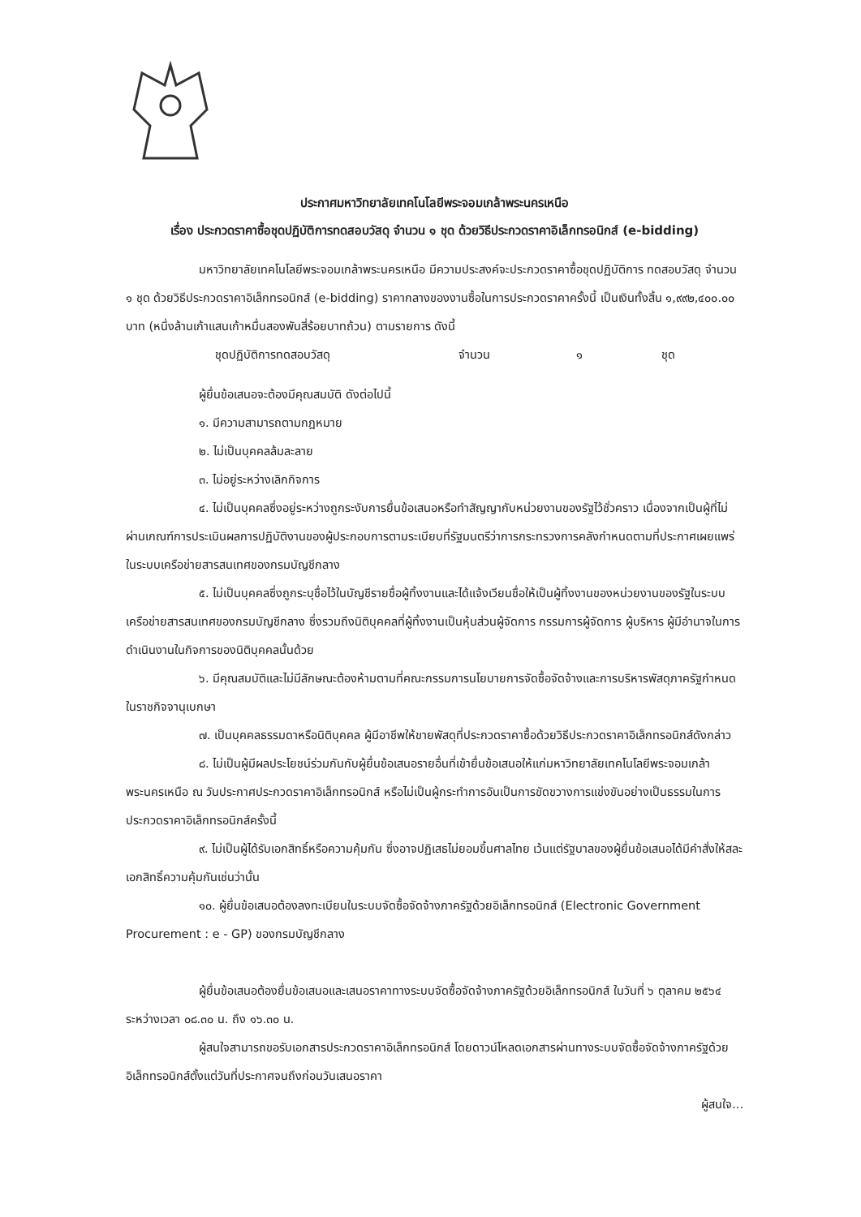ประกาศมหาวิทยาลัยเทคโนโลยีพระจอมเกล้าพระนครเหนือ
เรื่อง ประกวดราคาซื้อชุดปฏิบัติการทดสอบวัสดุ จำนวน ๑ ชุด ด้วยวิธีประกวดราคาอิเล็กทรอนิกส์ (e-bidding)
มหาวิทยาลัยเทคโนโลยีพระจอมเกล้าพระนครเหนือ มีความประสงค์จะประกวดราคาซื้อชุดปฏิบัติการ ทดสอบวัสดุ จำนวน ๑ ชุด ด้วยวิธีประกวดราคาอิเล็กทรอนิกส์ (e-bidding) ราคากลางของงานซื้อในการประกวดราคาครั้งนี้ เป็นเงินทั้งสิ้น ๑,๙๙๒,๔๐๐.๐๐ บาท (หนึ่งล้านเก้าแสนเก้าหมื่นสองพันสี่ร้อยบาทถ้วน) ตามรายการ ดังนี้
ชุดปฏิบัติการทดสอบวัสดุ จำนวน ๑ ชุด
ผู้ยื่นข้อเสนอจะต้องมีคุณสมบัติ ดังต่อไปนี้
๑. มีความสามารถตามกฎหมาย
๒. ไม่เป็นบุคคลล้มละลาย
๓. ไม่อยู่ระหว่างเลิกกิจการ
๔. ไม่เป็นบุคคลซึ่งอยู่ระหว่างถูกระงับการยื่นข้อเสนอหรือทำสัญญากับหน่วยงานของรัฐไว้ชั่วคราว เนื่องจากเป็นผู้ที่ไม่ผ่านเกณฑ์การประเมินผลการปฏิบัติงานของผู้ประกอบการตามระเบียบที่รัฐมนตรีว่าการกระทรวงการคลังกำหนดตามที่ประกาศเผยแพร่ในระบบเครือข่ายสารสนเทศของกรมบัญชีกลาง
๕. ไม่เป็นบุคคลซึ่งถูกระบุชื่อไว้ในบัญชีรายชื่อผู้ทิ้งงานและได้แจ้งเวียนชื่อให้เป็นผู้ทิ้งงานของหน่วยงานของรัฐในระบบเครือข่ายสารสนเทศของกรมบัญชีกลาง ซึ่งรวมถึงนิติบุคคลที่ผู้ทิ้งงานเป็นหุ้นส่วนผู้จัดการ กรรมการผู้จัดการ ผู้บริหาร ผู้มีอำนาจในการดำเนินงานในกิจการของนิติบุคคลนั้นด้วย
๖. มีคุณสมบัติและไม่มีลักษณะต้องห้ามตามที่คณะกรรมการนโยบายการจัดซื้อจัดจ้างและการบริหารพัสดุภาครัฐกำหนดในราชกิจจานุเบกษา
๗. เป็นบุคคลธรรมดาหรือนิติบุคคล ผู้มีอาชีพให้ขายพัสดุที่ประกวดราคาซื้อด้วยวิธีประกวดราคาอิเล็กทรอนิกส์ดังกล่าว
๘. ไม่เป็นผู้มีผลประโยชน์ร่วมกันกับผู้ยื่นข้อเสนอรายอื่นที่เข้ายื่นข้อเสนอให้แก่มหาวิทยาลัยเทคโนโลยีพระจอมเกล้าพระนครเหนือ ณ วันประกาศประกวดราคาอิเล็กทรอนิกส์ หรือไม่เป็นผู้กระทำการอันเป็นการขัดขวางการแข่งขันอย่างเป็นธรรมในการประกวดราคาอิเล็กทรอนิกส์ครั้งนี้
๙. ไม่เป็นผู้ได้รับเอกสิทธิ์หรือความคุ้มกัน ซึ่งอาจปฏิเสธไม่ยอมขึ้นศาลไทย เว้นแต่รัฐบาลของผู้ยื่นข้อเสนอได้มีคำสั่งให้สละเอกสิทธิ์ความคุ้มกันเช่นว่านั้น
๑๐. ผู้ยื่นข้อเสนอต้องลงทะเบียนในระบบจัดซื้อจัดจ้างภาครัฐด้วยอิเล็กทรอนิกส์ (Electronic Government Procurement : e - GP) ของกรมบัญชีกลาง
ผู้ยื่นข้อเสนอต้องยื่นข้อเสนอและเสนอราคาทางระบบจัดซื้อจัดจ้างภาครัฐด้วยอิเล็กทรอนิกส์ ในวันที่ ๖ ตุลาคม ๒๕๖๔ ระหว่างเวลา ๐๘.๓๐ น. ถึง ๑๖.๓๐ น.
ผู้สนใจสามารถขอรับเอกสารประกวดราคาอิเล็กทรอนิกส์ โดยดาวน์โหลดเอกสารผ่านทางระบบจัดซื้อจัดจ้างภาครัฐด้วยอิเล็กทรอนิกส์ตั้งแต่วันที่ประกาศจนถึงก่อนวันเสนอราคา
ผู้สนใจ...